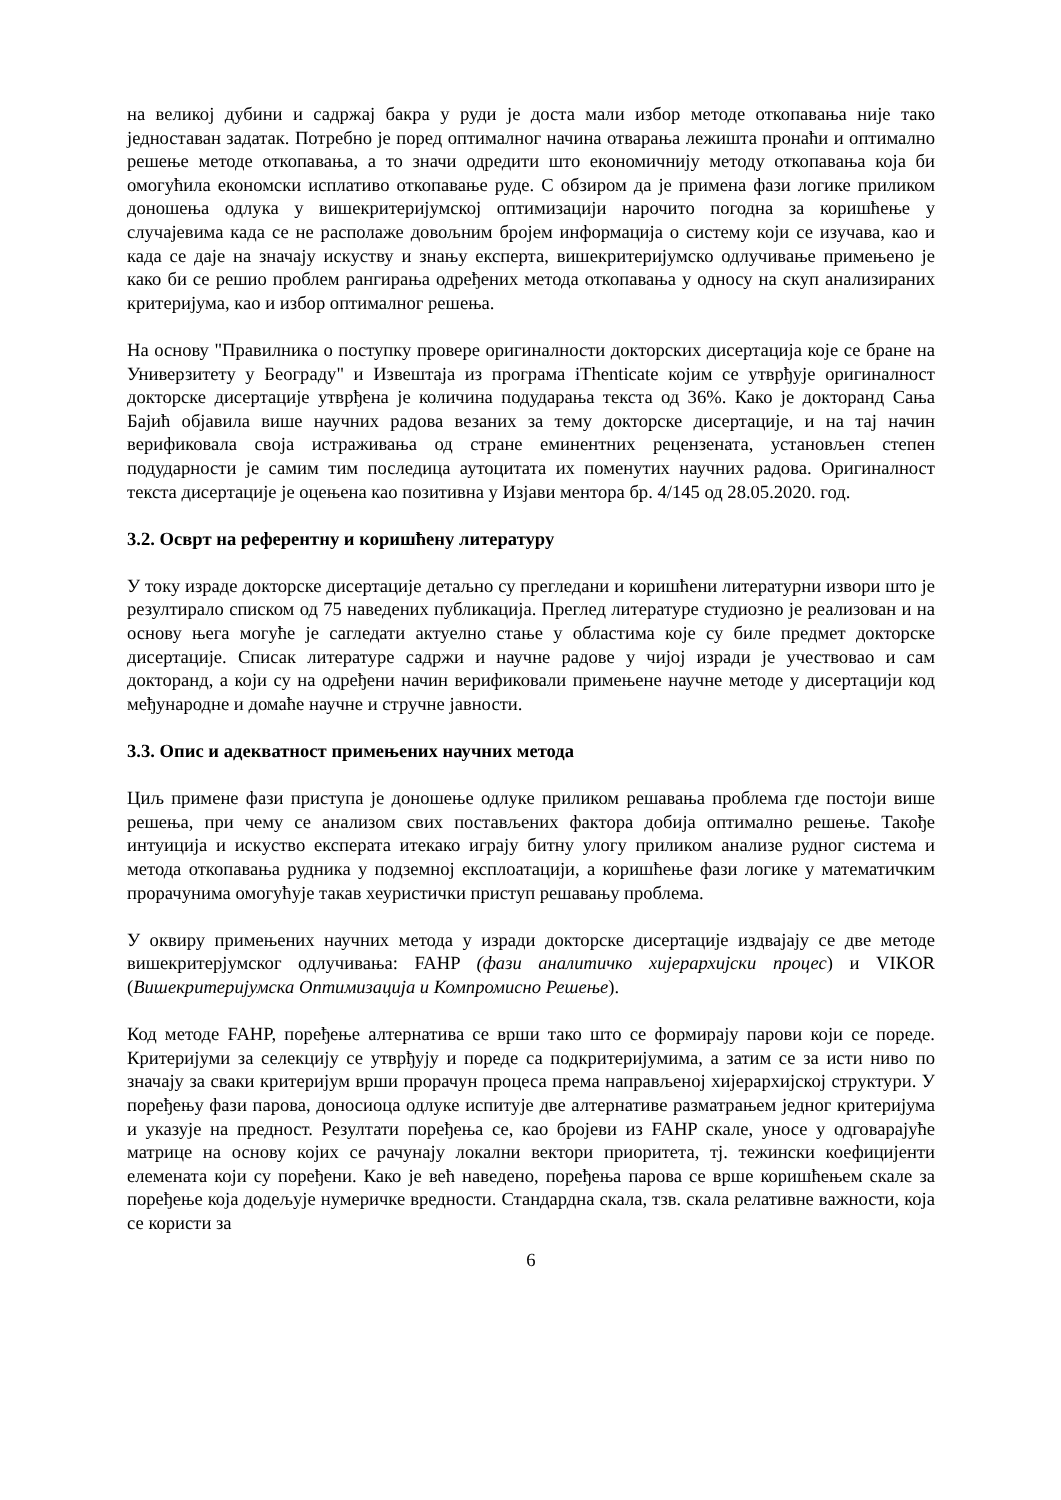на великој дубини и садржај бакра у руди је доста мали избор методе откопавања није тако једноставан задатак. Потребно је поред оптималног начина отварања лежишта пронаћи и оптимално решење методе откопавања, а то значи одредити што економичнију методу откопавања која би омогућила економски исплативо откопавање руде. С обзиром да је примена фази логике приликом доношења одлука у вишекритеријумској оптимизацији нарочито погодна за коришћење у случајевима када се не располаже довољним бројем информација о систему који се изучава, као и када се даје на значају искуству и знању експерта, вишекритеријумско одлучивање примењено је како би се решио проблем рангирања одређених метода откопавања у односу на скуп анализираних критеријума, као и избор оптималног решења.
На основу "Правилника о поступку провере оригиналности докторских дисертација које се бране на Универзитету у Београду" и Извештаја из програма iThenticate којим се утврђује оригиналност докторске дисертације утврђена је количина подударања текста од 36%. Како је докторанд Сања Бајић објавила више научних радова везаних за тему докторске дисертације, и на тај начин верификовала своја истраживања од стране еминентних рецензената, установљен степен подударности је самим тим последица аутоцитата их поменутих научних радова. Оригиналност текста дисертације је оцењена као позитивна у Изјави ментора бр. 4/145 од 28.05.2020. год.
3.2. Осврт на референтну и коришћену литературу
У току израде докторске дисертације детаљно су прегледани и коришћени литературни извори што је резултирало списком од 75 наведених публикација. Преглед литературе студиозно је реализован и на основу њега могуће је сагледати актуелно стање у областима које су биле предмет докторске дисертације. Списак литературе садржи и научне радове у чијој изради је учествовао и сам докторанд, а који су на одређени начин верификовали примењене научне методе у дисертацији код међународне и домаће научне и стручне јавности.
3.3. Опис и адекватност примењених научних метода
Циљ примене фази приступа је доношење одлуке приликом решавања проблема где постоји више решења, при чему се анализом свих постављених фактора добија оптимално решење. Такође интуиција и искуство експерата итекако играју битну улогу приликом анализе рудног система и метода откопавања рудника у подземној експлоатацији, а коришћење фази логике у математичким прорачунима омогућује такав хеуристички приступ решавању проблема.
У оквиру примењених научних метода у изради докторске дисертације издвајају се две методе вишекритерјумског одлучивања: FAHP (фази аналитичко хијерархијски процес) и VIKOR (Вишекритеријумска Оптимизација и Компромисно Решење).
Код методе FAHP, поређење алтернатива се врши тако што се формирају парови који се пореде. Критеријуми за селекцију се утврђују и пореде са подкритеријумима, а затим се за исти ниво по значају за сваки критеријум врши прорачун процеса према направљеној хијерархијској структури. У поређењу фази парова, доносиоца одлуке испитује две алтернативе разматрањем једног критеријума и указује на предност. Резултати поређења се, као бројеви из FAHP скале, уносе у одговарајуће матрице на основу којих се рачунају локални вектори приоритета, тј. тежински коефицијенти елемената који су поређени. Како је већ наведено, поређења парова се врше коришћењем скале за поређење која додељује нумеричке вредности. Стандардна скала, тзв. скала релативне важности, која се користи за
6